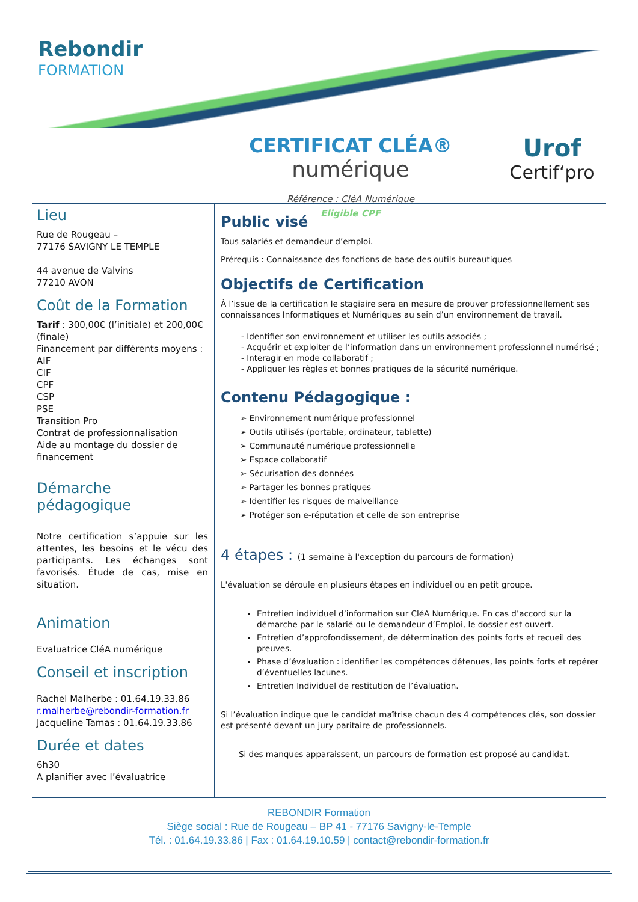Rebondir
FORMATION
CERTIFICAT CLÉA®
numérique
Référence : CléA Numérique
Eligible CPF
Urof
Certif‘pro
Lieu
Rue de Rougeau –
77176 SAVIGNY LE TEMPLE
44 avenue de Valvins
77210 AVON
Coût de la Formation
Tarif : 300,00€ (l’initiale) et 200,00€ (finale)
Financement par différents moyens :
AIF
CIF
CPF
CSP
PSE
Transition Pro
Contrat de professionnalisation
Aide au montage du dossier de financement
Démarche pédagogique
Notre certification s’appuie sur les attentes, les besoins et le vécu des participants. Les échanges sont favorisés. Étude de cas, mise en situation.
Animation
Evaluatrice CléA numérique
Conseil et inscription
Rachel Malherbe : 01.64.19.33.86
r.malherbe@rebondir-formation.fr
Jacqueline Tamas : 01.64.19.33.86
Durée et dates
6h30
A planifier avec l’évaluatrice
Public visé
Tous salariés et demandeur d’emploi.
Prérequis : Connaissance des fonctions de base des outils bureautiques
Objectifs de Certification
À l’issue de la certification le stagiaire sera en mesure de prouver professionnellement ses connaissances Informatiques et Numériques au sein d’un environnement de travail.
- Identifier son environnement et utiliser les outils associés ;
- Acquérir et exploiter de l’information dans un environnement professionnel numérisé ;
- Interagir en mode collaboratif ;
- Appliquer les règles et bonnes pratiques de la sécurité numérique.
Contenu Pédagogique :
➢ Environnement numérique professionnel
➢ Outils utilisés (portable, ordinateur, tablette)
➢ Communauté numérique professionnelle
➢ Espace collaboratif
➢ Sécurisation des données
➢ Partager les bonnes pratiques
➢ Identifier les risques de malveillance
➢ Protéger son e-réputation et celle de son entreprise
4 étapes : (1 semaine à l'exception du parcours de formation)
L'évaluation se déroule en plusieurs étapes en individuel ou en petit groupe.
Entretien individuel d’information sur CléA Numérique. En cas d’accord sur la démarche par le salarié ou le demandeur d’Emploi, le dossier est ouvert.
Entretien d’approfondissement, de détermination des points forts et recueil des preuves.
Phase d’évaluation : identifier les compétences détenues, les points forts et repérer d’éventuelles lacunes.
Entretien Individuel de restitution de l’évaluation.
Si l’évaluation indique que le candidat maîtrise chacun des 4 compétences clés, son dossier est présenté devant un jury paritaire de professionnels.
Si des manques apparaissent, un parcours de formation est proposé au candidat.
REBONDIR Formation
Siège social : Rue de Rougeau – BP 41 - 77176 Savigny-le-Temple
Tél. : 01.64.19.33.86 | Fax : 01.64.19.10.59 | contact@rebondir-formation.fr